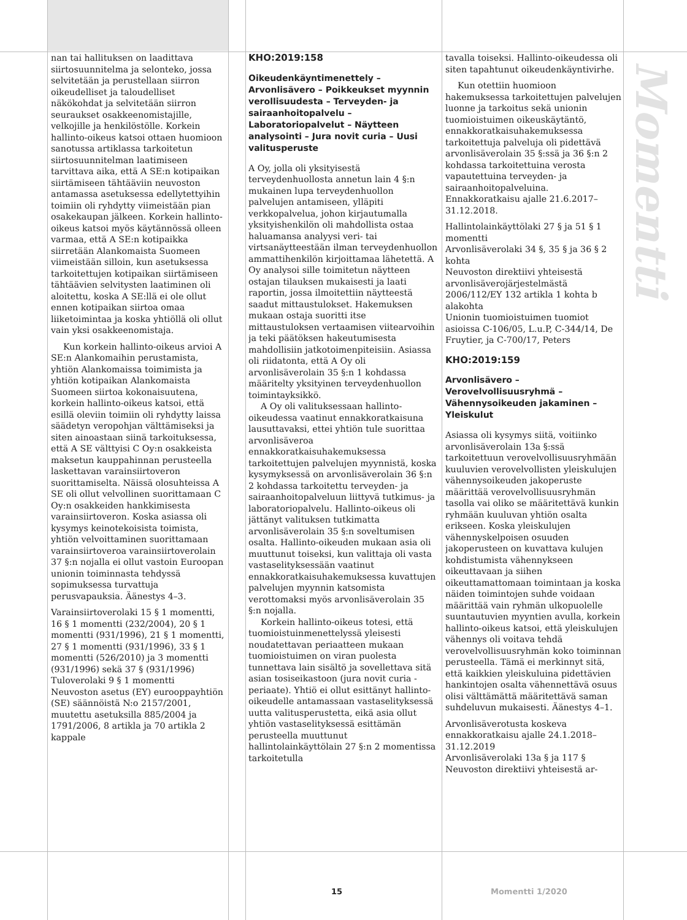nan tai hallituksen on laadittava siirtosuunnitelma ja selonteko, jossa selvitetään ja perustellaan siirron oikeudelliset ja taloudelliset näkökohdat ja selvitetään siirron seuraukset osakkeenomistajille, velkojille ja henkilöstölle. Korkein hallinto-oikeus katsoi ottaen huomioon sanotussa artiklassa tarkoitetun siirtosuunnitelman laatimiseen tarvittava aika, että A SE:n kotipaikan siirtämiseen tähtääviin neuvoston antamassa asetuksessa edellytettyihin toimiin oli ryhdytty viimeistään pian osakekaupan jälkeen. Korkein hallinto-oikeus katsoi myös käytännössä olleen varmaa, että A SE:n kotipaikka siirretään Alankomaista Suomeen viimeistään silloin, kun asetuksessa tarkoitettujen kotipaikan siirtämiseen tähtäävien selvitysten laatiminen oli aloitettu, koska A SE:llä ei ole ollut ennen kotipaikan siirtoa omaa liiketoimintaa ja koska yhtiöllä oli ollut vain yksi osakkeenomistaja.
Kun korkein hallinto-oikeus arvioi A SE:n Alankomaihin perustamista, yhtiön Alankomaissa toimimista ja yhtiön kotipaikan Alankomaista Suomeen siirtoa kokonaisuutena, korkein hallinto-oikeus katsoi, että esillä oleviin toimiin oli ryhdytty laissa säädetyn veropohjan välttämiseksi ja siten ainoastaan siinä tarkoituksessa, että A SE välttyisi C Oy:n osakkeista maksetun kauppahinnan perusteella laskettavan varainsiirtoveron suorittamiselta. Näissä olosuhteissa A SE oli ollut velvollinen suorittamaan C Oy:n osakkeiden hankkimisesta varainsiirtoveron. Koska asiassa oli kysymys keinotekoisista toimista, yhtiön velvoittaminen suorittamaan varainsiirtoveroa varainsiirtoverolain 37 §:n nojalla ei ollut vastoin Euroopan unionin toiminnasta tehdyssä sopimuksessa turvattuja perusvapauksia. Äänestys 4–3.
Varainsiirtoverolaki 15 § 1 momentti, 16 § 1 momentti (232/2004), 20 § 1 momentti (931/1996), 21 § 1 momentti, 27 § 1 momentti (931/1996), 33 § 1 momentti (526/2010) ja 3 momentti (931/1996) sekä 37 § (931/1996)
Tuloverolaki 9 § 1 momentti
Neuvoston asetus (EY) eurooppayhtiön (SE) säännöistä N:o 2157/2001, muutettu asetuksilla 885/2004 ja 1791/2006, 8 artikla ja 70 artikla 2 kappale
KHO:2019:158
Oikeudenkäyntimenettely – Arvonlisävero – Poikkeukset myynnin verollisuudesta – Terveyden- ja sairaanhoitopalvelu – Laboratoriopalvelut – Näytteen analysointi – Jura novit curia – Uusi valitusperuste
A Oy, jolla oli yksityisestä terveydenhuollosta annetun lain 4 §:n mukainen lupa terveydenhuollon palvelujen antamiseen, ylläpiti verkkopalvelua, johon kirjautumalla yksityishenkilön oli mahdollista ostaa haluamansa analyysi veri- tai virtsanäytteestään ilman terveydenhuollon ammattihenkilön kirjoittamaa lähetettä. A Oy analysoi sille toimitetun näytteen ostajan tilauksen mukaisesti ja laati raportin, jossa ilmoitettiin näytteestä saadut mittaustulokset. Hakemuksen mukaan ostaja suoritti itse mittaustuloksen vertaamisen viitearvoihin ja teki päätöksen hakeutumisesta mahdollisiin jatkotoimenpiteisiin. Asiassa oli riidatonta, että A Oy oli arvonlisäverolain 35 §:n 1 kohdassa määritelty yksityinen terveydenhuollon toimintayksikkö.
A Oy oli valituksessaan hallinto-oikeudessa vaatinut ennakkoratkaisuna lausuttavaksi, ettei yhtiön tule suorittaa arvonlisäveroa ennakkoratkaisuhakemuksessa tarkoitettujen palvelujen myynnistä, koska kysymyksessä on arvonlisäverolain 36 §:n 2 kohdassa tarkoitettu terveyden- ja sairaanhoitopalveluun liittyvä tutkimus- ja laboratoriopalvelu. Hallinto-oikeus oli jättänyt valituksen tutkimatta arvonlisäverolain 35 §:n soveltumisen osalta. Hallinto-oikeuden mukaan asia oli muuttunut toiseksi, kun valittaja oli vasta vastaselityksessään vaatinut ennakkoratkaisuhakemuksessa kuvattujen palvelujen myynnin katsomista verottomaksi myös arvonlisäverolain 35 §:n nojalla.
Korkein hallinto-oikeus totesi, että tuomioistuinmenettelyssä yleisesti noudatettavan periaatteen mukaan tuomioistuimen on viran puolesta tunnettava lain sisältö ja sovellettava sitä asian tosiseikastoon (jura novit curia -periaate). Yhtiö ei ollut esittänyt hallinto-oikeudelle antamassaan vastaselityksessä uutta valitusperustetta, eikä asia ollut yhtiön vastaselityksessä esittämän perusteella muuttunut hallintolainkäyttölain 27 §:n 2 momentissa tarkoitetulla
tavalla toiseksi. Hallinto-oikeudessa oli siten tapahtunut oikeudenkäyntivirhe.
Kun otettiin huomioon hakemuksessa tarkoitettujen palvelujen luonne ja tarkoitus sekä unionin tuomioistuimen oikeuskäytäntö, ennakkoratkaisuhakemuksessa tarkoitettuja palveluja oli pidettävä arvonlisäverolain 35 §:ssä ja 36 §:n 2 kohdassa tarkoitettuina verosta vapautettuina terveyden- ja sairaanhoitopalveluina. Ennakkoratkaisu ajalle 21.6.2017–31.12.2018.
Hallintolainkäyttölaki 27 § ja 51 § 1 momentti
Arvonlisäverolaki 34 §, 35 § ja 36 § 2 kohta
Neuvoston direktiivi yhteisestä arvonlisäverojärjestelmästä 2006/112/EY 132 artikla 1 kohta b alakohta
Unionin tuomioistuimen tuomiot asioissa C-106/05, L.u.P, C-344/14, De Fruytier, ja C-700/17, Peters
KHO:2019:159
Arvonlisävero – Verovelvollisuusryhmä – Vähennysoikeuden jakaminen – Yleiskulut
Asiassa oli kysymys siitä, voitiinko arvonlisäverolain 13a §:ssä tarkoitettuun verovelvollisuusryhmään kuuluvien verovelvollisten yleiskulujen vähennysoikeuden jakoperuste määrittää verovelvollisuusryhmän tasolla vai oliko se määritettävä kunkin ryhmään kuuluvan yhtiön osalta erikseen. Koska yleiskulujen vähennyskelpoisen osuuden jakoperusteen on kuvattava kulujen kohdistumista vähennykseen oikeuttavaan ja siihen oikeuttamattomaan toimintaan ja koska näiden toimintojen suhde voidaan määrittää vain ryhmän ulkopuolelle suuntautuvien myyntien avulla, korkein hallinto-oikeus katsoi, että yleiskulujen vähennys oli voitava tehdä verovelvollisuusryhmän koko toiminnan perusteella. Tämä ei merkinnyt sitä, että kaikkien yleiskuluina pidettävien hankintojen osalta vähennettävä osuus olisi välttämättä määritettävä saman suhdeluvun mukaisesti. Äänestys 4–1.
Arvonlisäverotusta koskeva ennakkoratkaisu ajalle 24.1.2018–31.12.2019
Arvonlisäverolaki 13a § ja 117 §
Neuvoston direktiivi yhteisestä ar-
Momentti
15 Momentti 1/2020